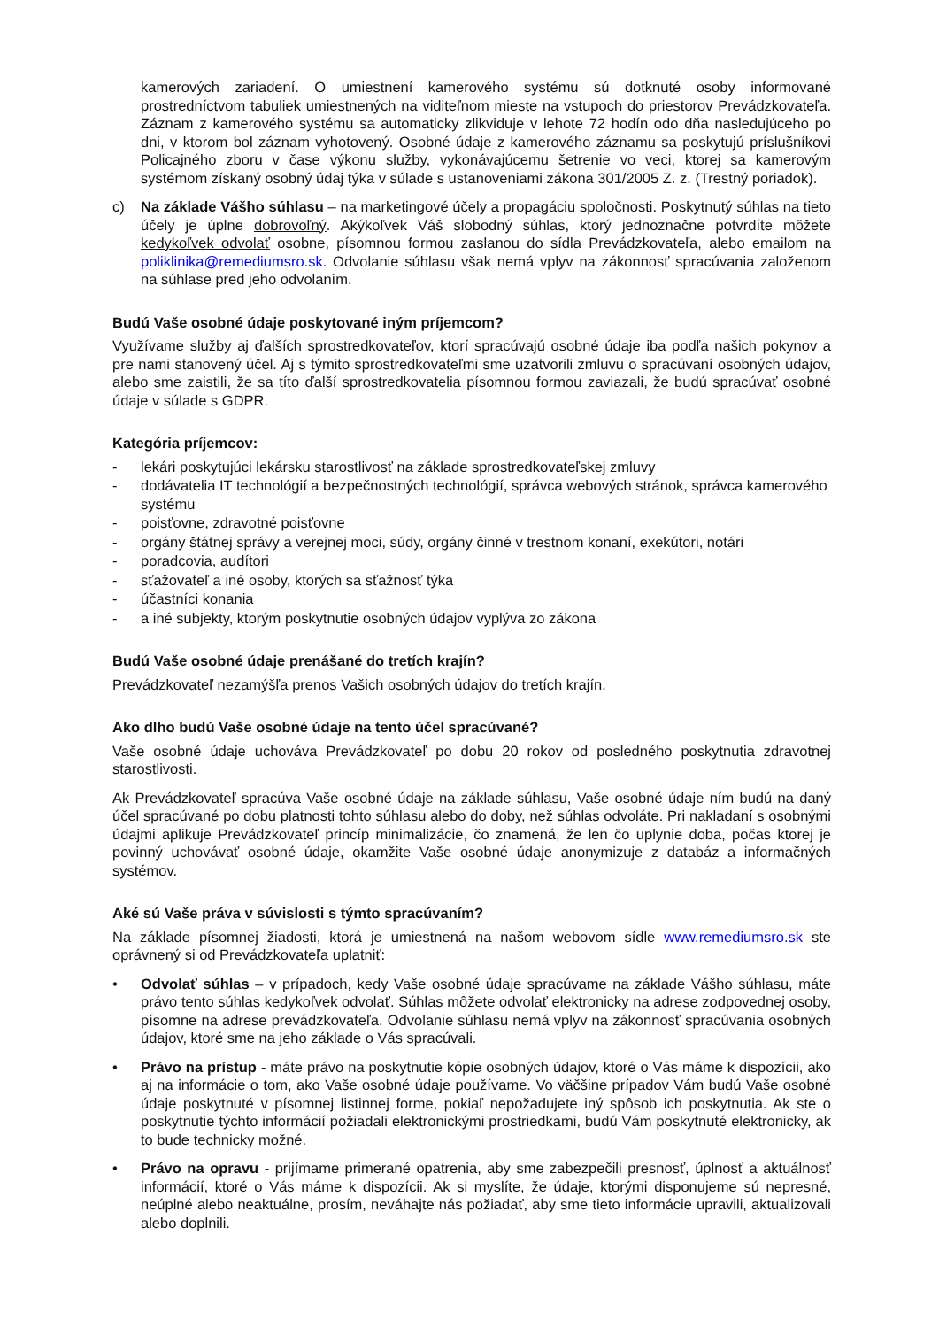kamerových zariadení. O umiestnení kamerového systému sú dotknuté osoby informované prostredníctvom tabuliek umiestnených na viditeľnom mieste na vstupoch do priestorov Prevádzkovateľa. Záznam z kamerového systému sa automaticky zlikviduje v lehote 72 hodín odo dňa nasledujúceho po dni, v ktorom bol záznam vyhotovený. Osobné údaje z kamerového záznamu sa poskytujú príslušníkovi Policajného zboru v čase výkonu služby, vykonávajúcemu šetrenie vo veci, ktorej sa kamerovým systémom získaný osobný údaj týka v súlade s ustanoveniami zákona 301/2005 Z. z. (Trestný poriadok).
c) Na základe Vášho súhlasu – na marketingové účely a propagáciu spoločnosti. Poskytnutý súhlas na tieto účely je úplne dobrovoľný. Akýkoľvek Váš slobodný súhlas, ktorý jednoznačne potvrdíte môžete kedykoľvek odvolať osobne, písomnou formou zaslanou do sídla Prevádzkovateľa, alebo emailom na poliklinika@remediumsro.sk. Odvolanie súhlasu však nemá vplyv na zákonnosť spracúvania založenom na súhlase pred jeho odvolaním.
Budú Vaše osobné údaje poskytované iným príjemcom?
Využívame služby aj ďalších sprostredkovateľov, ktorí spracúvajú osobné údaje iba podľa našich pokynov a pre nami stanovený účel. Aj s týmito sprostredkovateľmi sme uzatvorili zmluvu o spracúvaní osobných údajov, alebo sme zaistili, že sa títo ďalší sprostredkovatelia písomnou formou zaviazali, že budú spracúvať osobné údaje v súlade s GDPR.
Kategória príjemcov:
- lekári poskytujúci lekársku starostlivosť na základe sprostredkovateľskej zmluvy
- dodávatelia IT technológií a bezpečnostných technológií, správca webových stránok, správca kamerového systému
- poisťovne, zdravotné poisťovne
- orgány štátnej správy a verejnej moci, súdy, orgány činné v trestnom konaní, exekútori, notári
- poradcovia, audítori
- sťažovateľ a iné osoby, ktorých sa sťažnosť týka
- účastníci konania
- a iné subjekty, ktorým poskytnutie osobných údajov vyplýva zo zákona
Budú Vaše osobné údaje prenášané do tretích krajín?
Prevádzkovateľ nezamýšľa prenos Vašich osobných údajov do tretích krajín.
Ako dlho budú Vaše osobné údaje na tento účel spracúvané?
Vaše osobné údaje uchováva Prevádzkovateľ po dobu 20 rokov od posledného poskytnutia zdravotnej starostlivosti.
Ak Prevádzkovateľ spracúva Vaše osobné údaje na základe súhlasu, Vaše osobné údaje ním budú na daný účel spracúvané po dobu platnosti tohto súhlasu alebo do doby, než súhlas odvoláte. Pri nakladaní s osobnými údajmi aplikuje Prevádzkovateľ princíp minimalizácie, čo znamená, že len čo uplynie doba, počas ktorej je povinný uchovávať osobné údaje, okamžite Vaše osobné údaje anonymizuje z databáz a informačných systémov.
Aké sú Vaše práva v súvislosti s týmto spracúvaním?
Na základe písomnej žiadosti, ktorá je umiestnená na našom webovom sídle www.remediumsro.sk ste oprávnený si od Prevádzkovateľa uplatniť:
• Odvolať súhlas – v prípadoch, kedy Vaše osobné údaje spracúvame na základe Vášho súhlasu, máte právo tento súhlas kedykoľvek odvolať. Súhlas môžete odvolať elektronicky na adrese zodpovednej osoby, písomne na adrese prevádzkovateľa. Odvolanie súhlasu nemá vplyv na zákonnosť spracúvania osobných údajov, ktoré sme na jeho základe o Vás spracúvali.
• Právo na prístup - máte právo na poskytnutie kópie osobných údajov, ktoré o Vás máme k dispozícii, ako aj na informácie o tom, ako Vaše osobné údaje používame. Vo väčšine prípadov Vám budú Vaše osobné údaje poskytnuté v písomnej listinnej forme, pokiaľ nepožadujete iný spôsob ich poskytnutia. Ak ste o poskytnutie týchto informácií požiadali elektronickými prostriedkami, budú Vám poskytnuté elektronicky, ak to bude technicky možné.
• Právo na opravu - prijímame primerané opatrenia, aby sme zabezpečili presnosť, úplnosť a aktuálnosť informácií, ktoré o Vás máme k dispozícii. Ak si myslíte, že údaje, ktorými disponujeme sú nepresné, neúplné alebo neaktuálne, prosím, neváhajte nás požiadať, aby sme tieto informácie upravili, aktualizovali alebo doplnili.